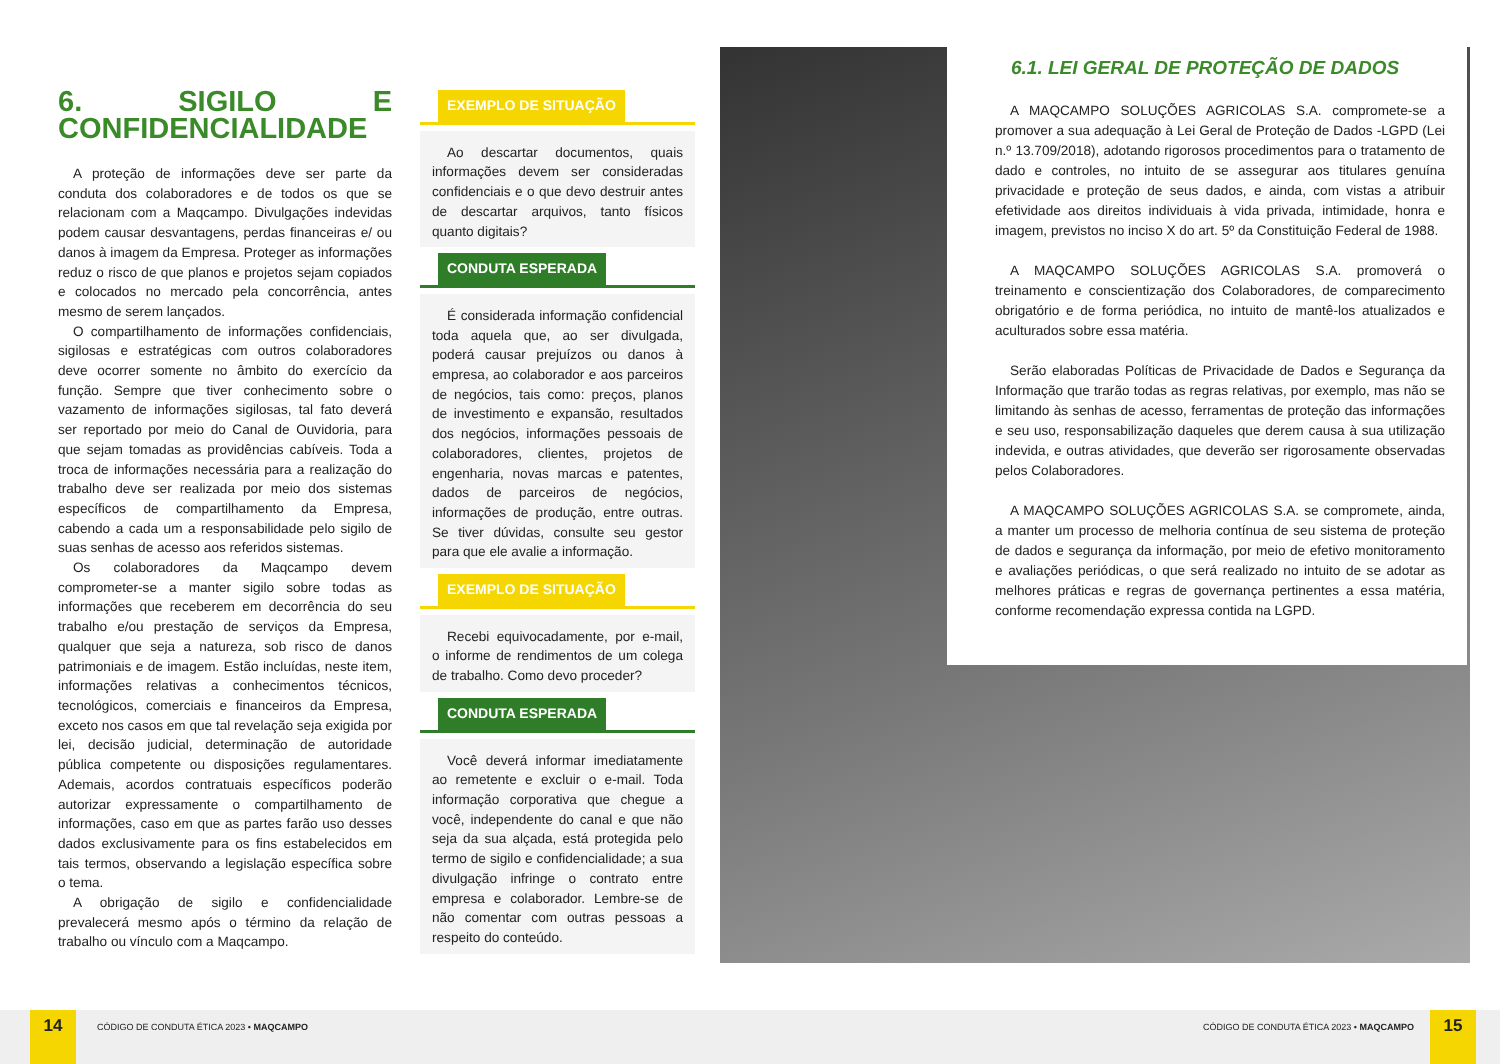6. SIGILO E CONFIDENCIALIDADE
A proteção de informações deve ser parte da conduta dos colaboradores e de todos os que se relacionam com a Maqcampo. Divulgações indevidas podem causar desvantagens, perdas financeiras e/ ou danos à imagem da Empresa. Proteger as informações reduz o risco de que planos e projetos sejam copiados e colocados no mercado pela concorrência, antes mesmo de serem lançados.
O compartilhamento de informações confidenciais, sigilosas e estratégicas com outros colaboradores deve ocorrer somente no âmbito do exercício da função. Sempre que tiver conhecimento sobre o vazamento de informações sigilosas, tal fato deverá ser reportado por meio do Canal de Ouvidoria, para que sejam tomadas as providências cabíveis. Toda a troca de informações necessária para a realização do trabalho deve ser realizada por meio dos sistemas específicos de compartilhamento da Empresa, cabendo a cada um a responsabilidade pelo sigilo de suas senhas de acesso aos referidos sistemas.
Os colaboradores da Maqcampo devem comprometer-se a manter sigilo sobre todas as informações que receberem em decorrência do seu trabalho e/ou prestação de serviços da Empresa, qualquer que seja a natureza, sob risco de danos patrimoniais e de imagem. Estão incluídas, neste item, informações relativas a conhecimentos técnicos, tecnológicos, comerciais e financeiros da Empresa, exceto nos casos em que tal revelação seja exigida por lei, decisão judicial, determinação de autoridade pública competente ou disposições regulamentares. Ademais, acordos contratuais específicos poderão autorizar expressamente o compartilhamento de informações, caso em que as partes farão uso desses dados exclusivamente para os fins estabelecidos em tais termos, observando a legislação específica sobre o tema.
A obrigação de sigilo e confidencialidade prevalecerá mesmo após o término da relação de trabalho ou vínculo com a Maqcampo.
EXEMPLO DE SITUAÇÃO
Ao descartar documentos, quais informações devem ser consideradas confidenciais e o que devo destruir antes de descartar arquivos, tanto físicos quanto digitais?
CONDUTA ESPERADA
É considerada informação confidencial toda aquela que, ao ser divulgada, poderá causar prejuízos ou danos à empresa, ao colaborador e aos parceiros de negócios, tais como: preços, planos de investimento e expansão, resultados dos negócios, informações pessoais de colaboradores, clientes, projetos de engenharia, novas marcas e patentes, dados de parceiros de negócios, informações de produção, entre outras. Se tiver dúvidas, consulte seu gestor para que ele avalie a informação.
EXEMPLO DE SITUAÇÃO
Recebi equivocadamente, por e-mail, o informe de rendimentos de um colega de trabalho. Como devo proceder?
CONDUTA ESPERADA
Você deverá informar imediatamente ao remetente e excluir o e-mail. Toda informação corporativa que chegue a você, independente do canal e que não seja da sua alçada, está protegida pelo termo de sigilo e confidencialidade; a sua divulgação infringe o contrato entre empresa e colaborador. Lembre-se de não comentar com outras pessoas a respeito do conteúdo.
6.1. LEI GERAL DE PROTEÇÃO DE DADOS
A MAQCAMPO SOLUÇÕES AGRICOLAS S.A. compromete-se a promover a sua adequação à Lei Geral de Proteção de Dados -LGPD (Lei n.º 13.709/2018), adotando rigorosos procedimentos para o tratamento de dado e controles, no intuito de se assegurar aos titulares genuína privacidade e proteção de seus dados, e ainda, com vistas a atribuir efetividade aos direitos individuais à vida privada, intimidade, honra e imagem, previstos no inciso X do art. 5º da Constituição Federal de 1988.
A MAQCAMPO SOLUÇÕES AGRICOLAS S.A. promoverá o treinamento e conscientização dos Colaboradores, de comparecimento obrigatório e de forma periódica, no intuito de mantê-los atualizados e aculturados sobre essa matéria.
Serão elaboradas Políticas de Privacidade de Dados e Segurança da Informação que trarão todas as regras relativas, por exemplo, mas não se limitando às senhas de acesso, ferramentas de proteção das informações e seu uso, responsabilização daqueles que derem causa à sua utilização indevida, e outras atividades, que deverão ser rigorosamente observadas pelos Colaboradores.
A MAQCAMPO SOLUÇÕES AGRICOLAS S.A. se compromete, ainda, a manter um processo de melhoria contínua de seu sistema de proteção de dados e segurança da informação, por meio de efetivo monitoramento e avaliações periódicas, o que será realizado no intuito de se adotar as melhores práticas e regras de governança pertinentes a essa matéria, conforme recomendação expressa contida na LGPD.
14
CÓDIGO DE CONDUTA ÉTICA 2023 • MAQCAMPO
CÓDIGO DE CONDUTA ÉTICA 2023 • MAQCAMPO
15